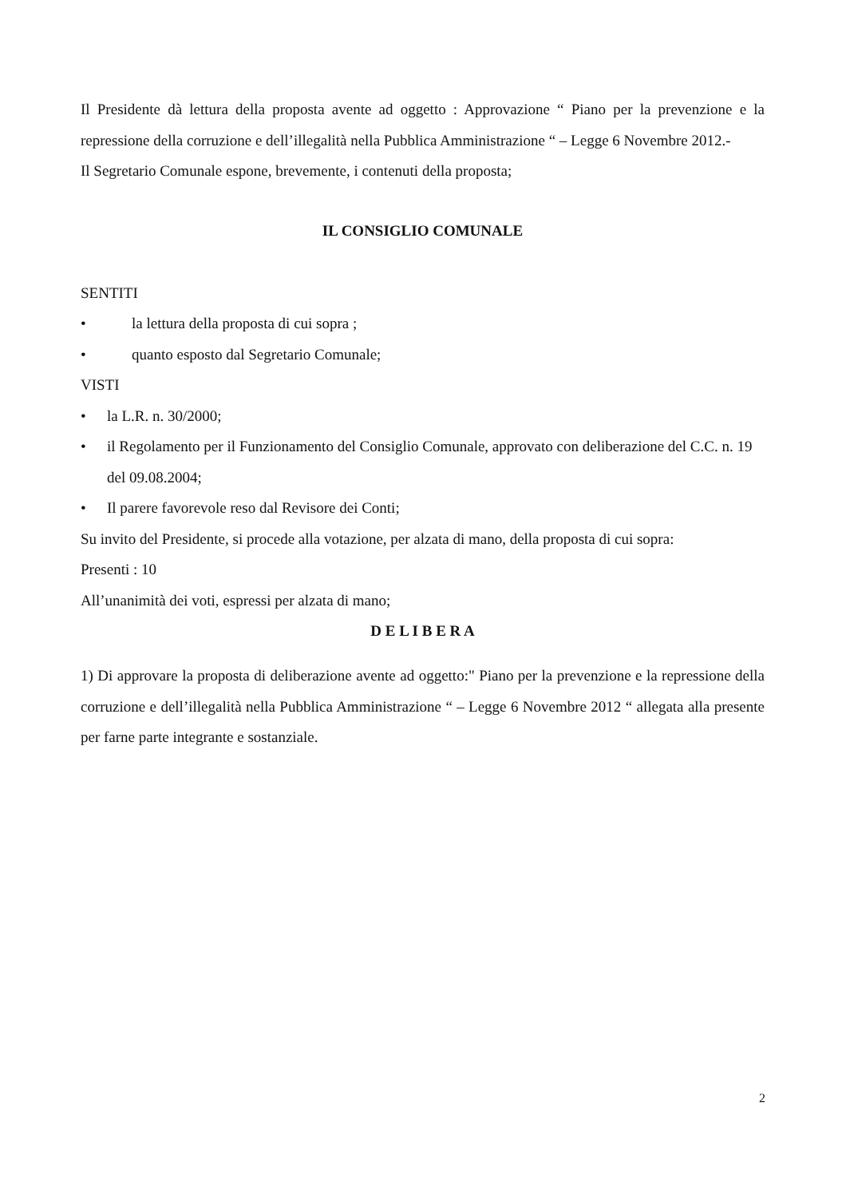Il Presidente dà lettura della proposta avente ad oggetto : Approvazione “ Piano per la prevenzione e la repressione della corruzione e dell’illegalità nella Pubblica Amministrazione “ – Legge 6 Novembre 2012.-
Il Segretario Comunale espone, brevemente, i contenuti della proposta;
IL CONSIGLIO COMUNALE
SENTITI
• la lettura della proposta di cui sopra ;
• quanto esposto dal Segretario Comunale;
VISTI
• la L.R. n. 30/2000;
• il Regolamento per il Funzionamento del Consiglio Comunale, approvato con deliberazione del C.C. n. 19 del 09.08.2004;
• Il parere favorevole reso dal Revisore dei Conti;
Su invito del Presidente, si procede alla votazione, per alzata di mano, della proposta di cui sopra:
Presenti : 10
All’unanimità dei voti, espressi per alzata di mano;
D E L I B E R A
1) Di approvare la proposta di deliberazione avente ad oggetto:" Piano per la prevenzione e la repressione della corruzione e dell’illegalità nella Pubblica Amministrazione “ – Legge 6 Novembre 2012 “ allegata alla presente per farne parte integrante e sostanziale.
2